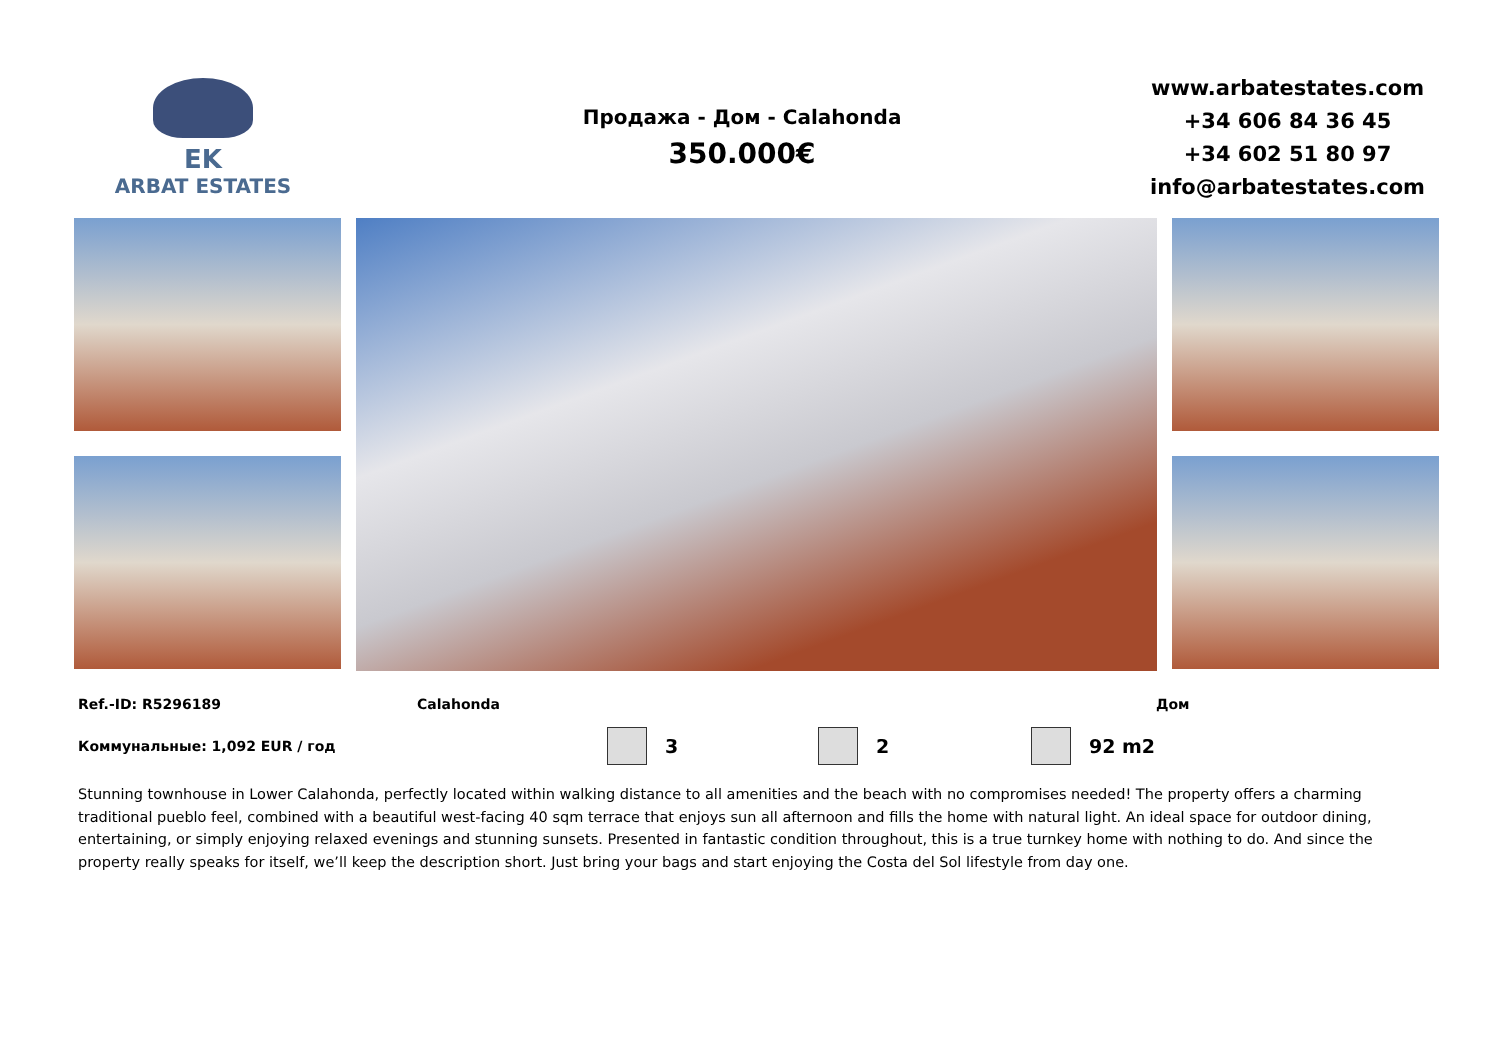EK
ARBAT ESTATES
Продажа - Дом - Calahonda
350.000€
www.arbatestates.com
+34 606 84 36 45
+34 602 51 80 97
info@arbatestates.com
Ref.-ID: R5296189 Calahonda Дом
Коммунальные: 1,092 EUR / год 3 2 92 m2
Stunning townhouse in Lower Calahonda, perfectly located within walking distance to all amenities and the beach with no compromises needed! The property offers a charming traditional pueblo feel, combined with a beautiful west-facing 40 sqm terrace that enjoys sun all afternoon and fills the home with natural light. An ideal space for outdoor dining, entertaining, or simply enjoying relaxed evenings and stunning sunsets. Presented in fantastic condition throughout, this is a true turnkey home with nothing to do. And since the property really speaks for itself, we’ll keep the description short. Just bring your bags and start enjoying the Costa del Sol lifestyle from day one.